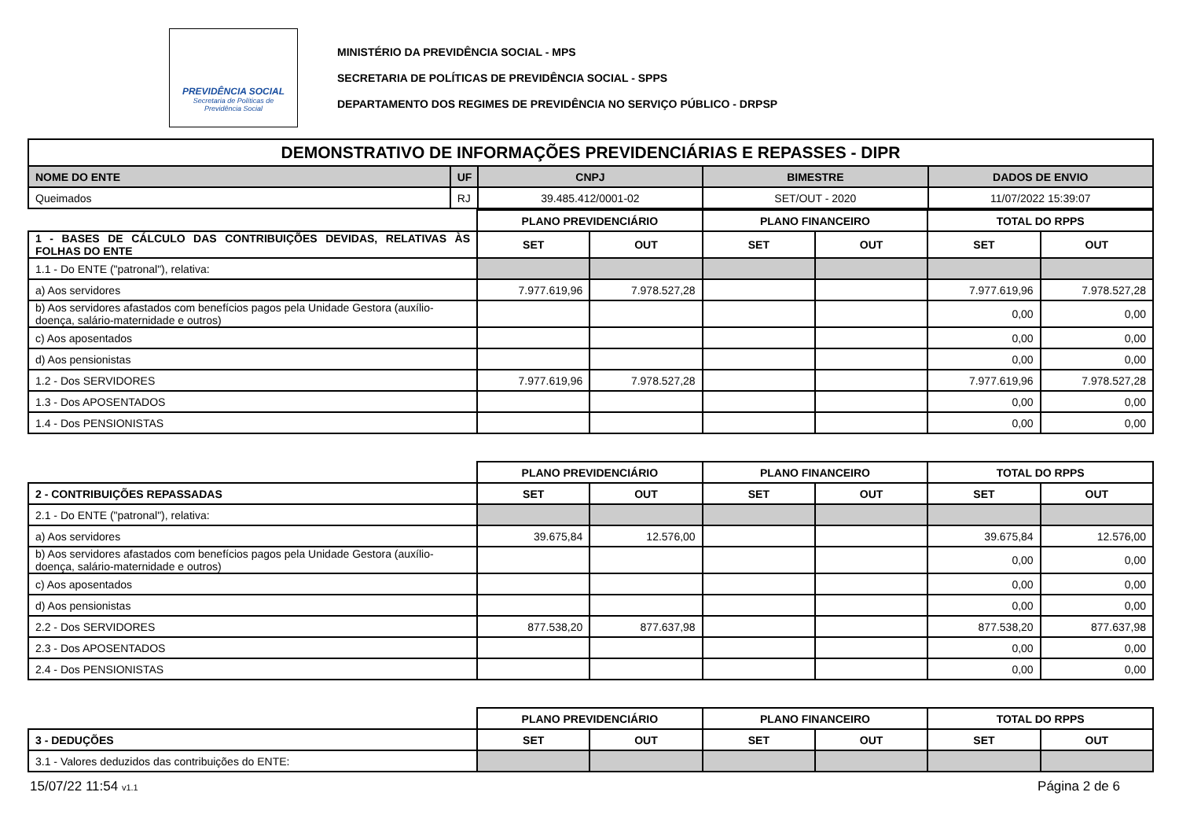PREVIDÊNCIA SOCIAL
Secretaria de Políticas de
Previdência Social
MINISTÉRIO DA PREVIDÊNCIA SOCIAL - MPS
SECRETARIA DE POLÍTICAS DE PREVIDÊNCIA SOCIAL - SPPS
DEPARTAMENTO DOS REGIMES DE PREVIDÊNCIA NO SERVIÇO PÚBLICO - DRPSP
| DEMONSTRATIVO DE INFORMAÇÕES PREVIDENCIÁRIAS E REPASSES - DIPR | | | | |
| NOME DO ENTE | UF | CNPJ | BIMESTRE | DADOS DE ENVIO |
| Queimados | RJ | 39.485.412/0001-02 | SET/OUT - 2020 | 11/07/2022 15:39:07 |
| | PLANO PREVIDENCIÁRIO | | PLANO FINANCEIRO | | TOTAL DO RPPS | |
| 1 - BASES DE CÁLCULO DAS CONTRIBUIÇÕES DEVIDAS, RELATIVAS ÀS FOLHAS DO ENTE | SET | OUT | SET | OUT | SET | OUT |
| 1.1 - Do ENTE ("patronal"), relativa: | | | | | | |
| a) Aos servidores | 7.977.619,96 | 7.978.527,28 | | | 7.977.619,96 | 7.978.527,28 |
| b) Aos servidores afastados com benefícios pagos pela Unidade Gestora (auxílio-doença, salário-maternidade e outros) | | | | | 0,00 | 0,00 |
| c) Aos aposentados | | | | | 0,00 | 0,00 |
| d) Aos pensionistas | | | | | 0,00 | 0,00 |
| 1.2 - Dos SERVIDORES | 7.977.619,96 | 7.978.527,28 | | | 7.977.619,96 | 7.978.527,28 |
| 1.3 - Dos APOSENTADOS | | | | | 0,00 | 0,00 |
| 1.4 - Dos PENSIONISTAS | | | | | 0,00 | 0,00 |
| | PLANO PREVIDENCIÁRIO | | PLANO FINANCEIRO | | TOTAL DO RPPS | |
| 2 - CONTRIBUIÇÕES REPASSADAS | SET | OUT | SET | OUT | SET | OUT |
| 2.1 - Do ENTE ("patronal"), relativa: | | | | | | |
| a) Aos servidores | 39.675,84 | 12.576,00 | | | 39.675,84 | 12.576,00 |
| b) Aos servidores afastados com benefícios pagos pela Unidade Gestora (auxílio-doença, salário-maternidade e outros) | | | | | 0,00 | 0,00 |
| c) Aos aposentados | | | | | 0,00 | 0,00 |
| d) Aos pensionistas | | | | | 0,00 | 0,00 |
| 2.2 - Dos SERVIDORES | 877.538,20 | 877.637,98 | | | 877.538,20 | 877.637,98 |
| 2.3 - Dos APOSENTADOS | | | | | 0,00 | 0,00 |
| 2.4 - Dos PENSIONISTAS | | | | | 0,00 | 0,00 |
| | PLANO PREVIDENCIÁRIO | | PLANO FINANCEIRO | | TOTAL DO RPPS | |
| 3 - DEDUÇÕES | SET | OUT | SET | OUT | SET | OUT |
| 3.1 - Valores deduzidos das contribuições do ENTE: | | | | | | |
15/07/22 11:54 v1.1 Página 2 de 6